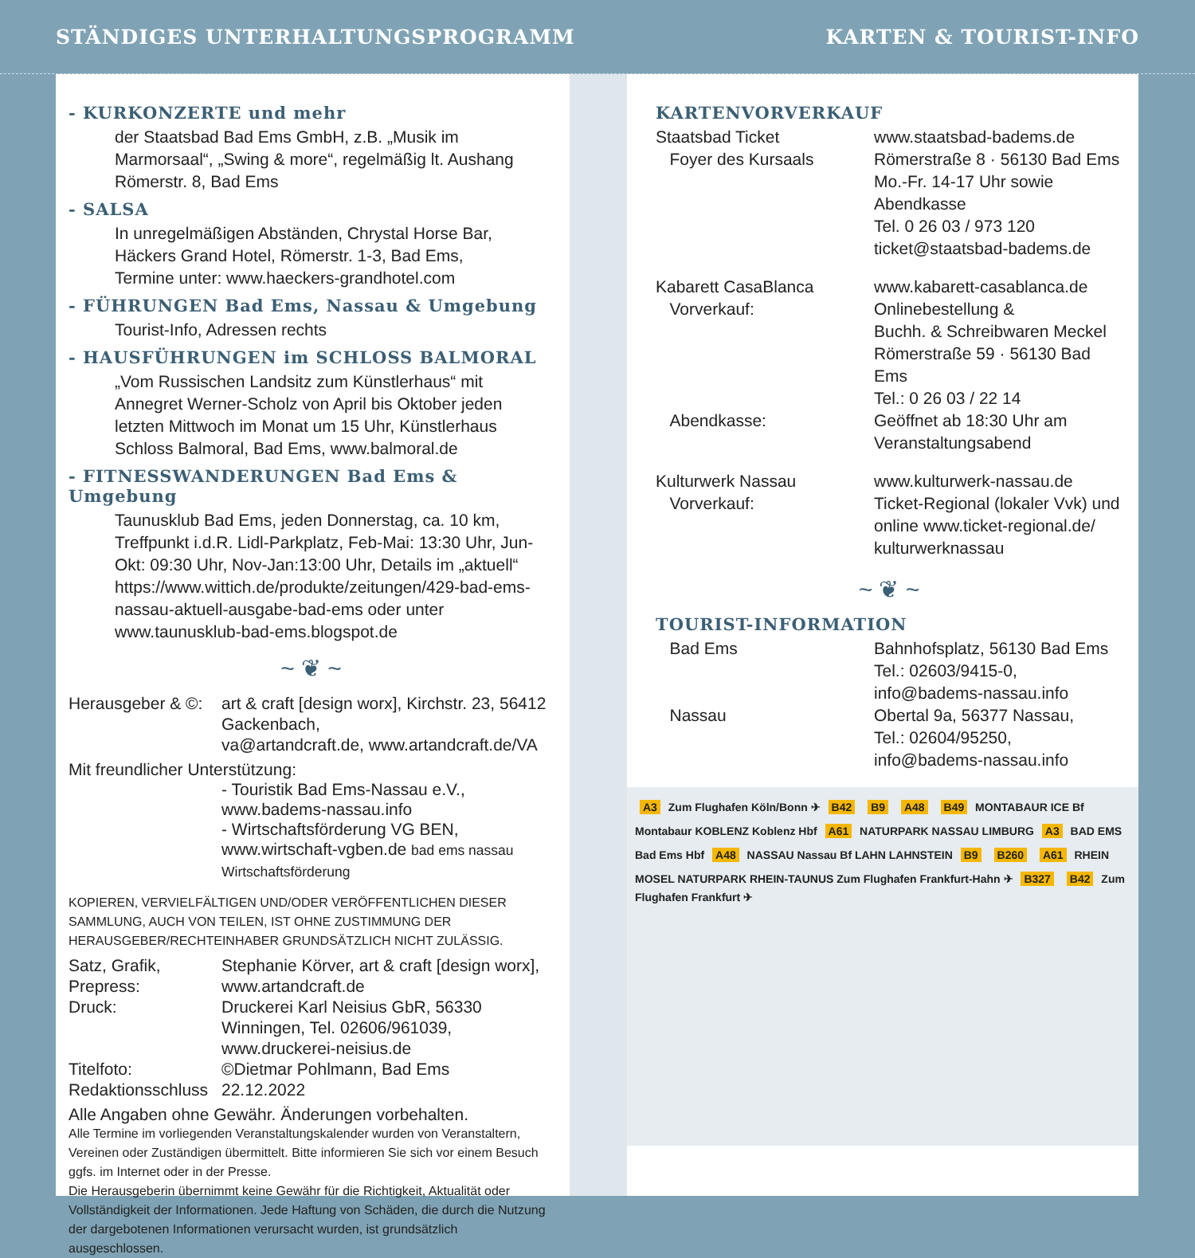STÄNDIGES UNTERHALTUNGSPROGRAMM
KARTEN & TOURIST-INFO
- KURKONZERTE und mehr
der Staatsbad Bad Ems GmbH, z.B. „Musik im Marmorsaal“, „Swing & more“, regelmäßig lt. Aushang Römerstr. 8, Bad Ems
- SALSA
In unregelmäßigen Abständen, Chrystal Horse Bar,
Häckers Grand Hotel, Römerstr. 1-3, Bad Ems,
Termine unter: www.haeckers-grandhotel.com
- FÜHRUNGEN Bad Ems, Nassau & Umgebung
Tourist-Info, Adressen rechts
- HAUSFÜHRUNGEN im SCHLOSS BALMORAL
„Vom Russischen Landsitz zum Künstlerhaus“ mit Annegret Werner-Scholz von April bis Oktober jeden letzten Mittwoch im Monat um 15 Uhr, Künstlerhaus Schloss Balmoral, Bad Ems, www.balmoral.de
- FITNESSWANDERUNGEN Bad Ems & Umgebung
Taunusklub Bad Ems, jeden Donnerstag, ca. 10 km, Treffpunkt i.d.R. Lidl-Parkplatz, Feb-Mai: 13:30 Uhr, Jun-Okt: 09:30 Uhr, Nov-Jan:13:00 Uhr, Details im „aktuell“ https://www.wittich.de/produkte/zeitungen/429-bad-ems-nassau-aktuell-ausgabe-bad-ems oder unter www.taunusklub-bad-ems.blogspot.de
~ ❦ ~
Herausgeber & ©:
art & craft [design worx], Kirchstr. 23, 56412 Gackenbach,
va@artandcraft.de, www.artandcraft.de/VA
Mit freundlicher Unterstützung:
- Touristik Bad Ems-Nassau e.V., www.badems-nassau.info
- Wirtschaftsförderung VG BEN, www.wirtschaft-vgben.de bad ems nassau Wirtschaftsförderung
KOPIEREN, VERVIELFÄLTIGEN UND/ODER VERÖFFENTLICHEN DIESER SAMMLUNG, AUCH VON TEILEN, IST OHNE ZUSTIMMUNG DER HERAUSGEBER/RECHTEINHABER GRUNDSÄTZLICH NICHT ZULÄSSIG.
Satz, Grafik, Prepress:
Stephanie Körver, art & craft [design worx], www.artandcraft.de
Druck:
Druckerei Karl Neisius GbR, 56330 Winningen, Tel. 02606/961039, www.druckerei-neisius.de
Titelfoto:
©Dietmar Pohlmann, Bad Ems
Redaktionsschluss
22.12.2022
Alle Angaben ohne Gewähr. Änderungen vorbehalten.
Alle Termine im vorliegenden Veranstaltungskalender wurden von Veranstaltern, Vereinen oder Zuständigen übermittelt. Bitte informieren Sie sich vor einem Besuch ggfs. im Internet oder in der Presse.
Die Herausgeberin übernimmt keine Gewähr für die Richtigkeit, Aktualität oder Vollständigkeit der Informationen. Jede Haftung von Schäden, die durch die Nutzung der dargebotenen Informationen verursacht wurden, ist grundsätzlich ausgeschlossen.
KARTENVORVERKAUF
Staatsbad Ticket
Foyer des Kursaals
www.staatsbad-badems.de
Römerstraße 8 · 56130 Bad Ems
Mo.-Fr. 14-17 Uhr sowie Abendkasse
Tel. 0 26 03 / 973 120
ticket@staatsbad-badems.de
Kabarett CasaBlanca
Vorverkauf:
www.kabarett-casablanca.de
Onlinebestellung &
Buchh. & Schreibwaren Meckel
Römerstraße 59 · 56130 Bad Ems
Tel.: 0 26 03 / 22 14
Abendkasse:
Geöffnet ab 18:30 Uhr am Veranstaltungsabend
Kulturwerk Nassau
Vorverkauf:
www.kulturwerk-nassau.de
Ticket-Regional (lokaler Vvk) und online www.ticket-regional.de/ kulturwerknassau
~ ❦ ~
TOURIST-INFORMATION
Bad Ems
Bahnhofsplatz, 56130 Bad Ems
Tel.: 02603/9415-0,
info@badems-nassau.info
Nassau
Obertal 9a, 56377 Nassau,
Tel.: 02604/95250,
info@badems-nassau.info
A3 Zum Flughafen Köln/Bonn ✈ B42 B9 A48 B49 MONTABAUR ICE Bf Montabaur KOBLENZ Koblenz Hbf A61 NATURPARK NASSAU LIMBURG A3 BAD EMS Bad Ems Hbf A48 NASSAU Nassau Bf LAHN LAHNSTEIN B9 B260 A61 RHEIN MOSEL NATURPARK RHEIN-TAUNUS Zum Flughafen Frankfurt-Hahn ✈ B327 B42 Zum Flughafen Frankfurt ✈